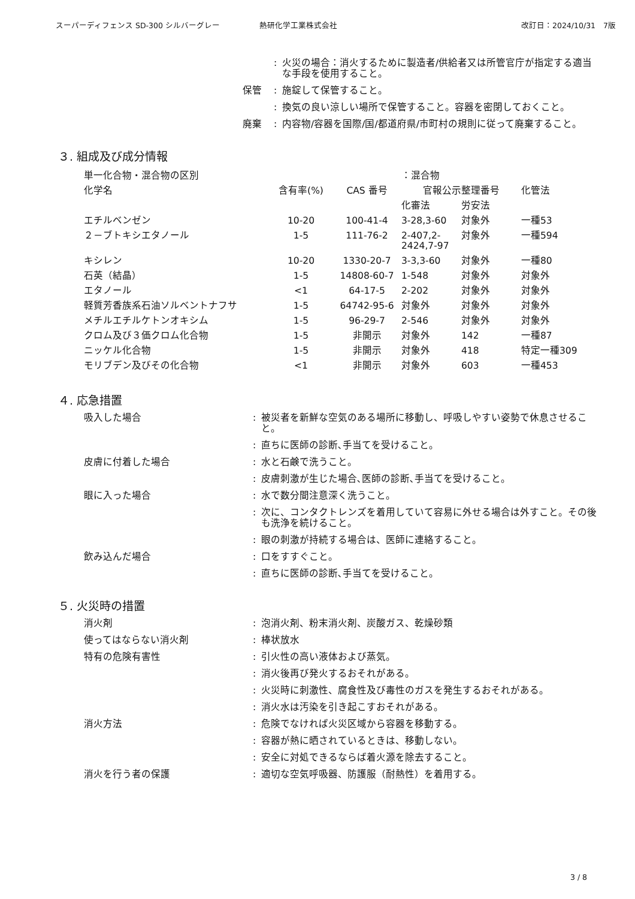スーパーディフェンス SD-300 シルバーグレー 熱研化学工業株式会社 改訂日：2024/10/31　7版
: 火災の場合：消火するために製造者/供給者又は所管官庁が指定する適当な手段を使用すること。
保管: 施錠して保管すること。
: 換気の良い涼しい場所で保管すること。容器を密閉しておくこと。
廃棄: 内容物/容器を国際/国/都道府県/市町村の規則に従って廃棄すること。
３. 組成及び成分情報
| 単一化合物・混合物の区別 | | | ：混合物 | | |
| 化学名 | 含有率(%) | CAS 番号 | 官報公示整理番号 | | 化管法 |
| | | | 化審法 | 労安法 | |
| エチルベンゼン | 10-20 | 100-41-4 | 3-28,3-60 | 対象外 | 一種53 |
| ２－ブトキシエタノール | 1-5 | 111-76-2 | 2-407,2- 2424,7-97 | 対象外 | 一種594 |
| キシレン | 10-20 | 1330-20-7 | 3-3,3-60 | 対象外 | 一種80 |
| 石英（結晶） | 1-5 | 14808-60-7 | 1-548 | 対象外 | 対象外 |
| エタノール | <1 | 64-17-5 | 2-202 | 対象外 | 対象外 |
| 軽質芳香族系石油ソルベントナフサ | 1-5 | 64742-95-6 | 対象外 | 対象外 | 対象外 |
| メチルエチルケトンオキシム | 1-5 | 96-29-7 | 2-546 | 対象外 | 対象外 |
| クロム及び３価クロム化合物 | 1-5 | 非開示 | 対象外 | 142 | 一種87 |
| ニッケル化合物 | 1-5 | 非開示 | 対象外 | 418 | 特定一種309 |
| モリブデン及びその化合物 | <1 | 非開示 | 対象外 | 603 | 一種453 |
４. 応急措置
吸入した場合: 被災者を新鮮な空気のある場所に移動し、呼吸しやすい姿勢で休息させること。
: 直ちに医師の診断､手当てを受けること。
皮膚に付着した場合: 水と石鹸で洗うこと。
: 皮膚刺激が生じた場合､医師の診断､手当てを受けること。
眼に入った場合: 水で数分間注意深く洗うこと。
: 次に、コンタクトレンズを着用していて容易に外せる場合は外すこと。その後も洗浄を続けること。
: 眼の刺激が持続する場合は、医師に連絡すること。
飲み込んだ場合: 口をすすぐこと。
: 直ちに医師の診断､手当てを受けること。
５. 火災時の措置
消火剤: 泡消火剤、粉末消火剤、炭酸ガス、乾燥砂類
使ってはならない消火剤: 棒状放水
特有の危険有害性: 引火性の高い液体および蒸気。
: 消火後再び発火するおそれがある。
: 火災時に刺激性、腐食性及び毒性のガスを発生するおそれがある。
: 消火水は汚染を引き起こすおそれがある。
消火方法: 危険でなければ火災区域から容器を移動する。
: 容器が熱に晒されているときは、移動しない。
: 安全に対処できるならば着火源を除去すること。
消火を行う者の保護: 適切な空気呼吸器、防護服（耐熱性）を着用する。
3 / 8